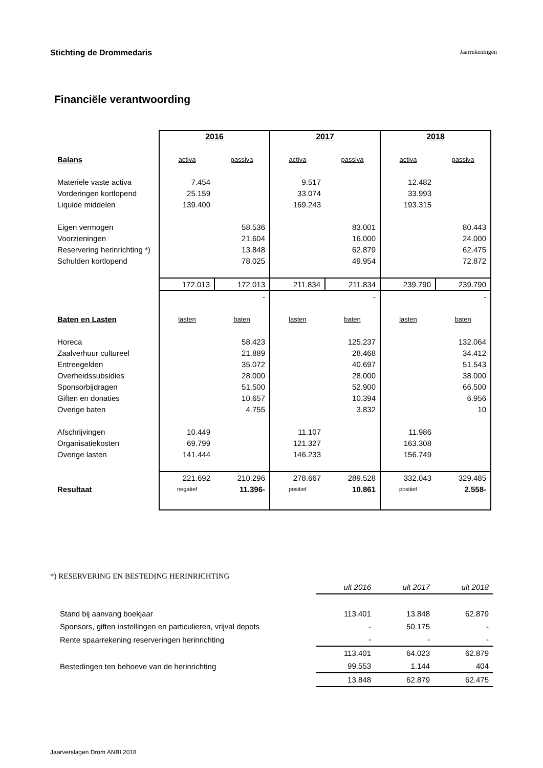Stichting de Drommedaris Jaarrekeningen
Financiële verantwoording
| | 2016 | | 2017 | | 2018 | |
| Balans | activa | passiva | activa | passiva | activa | passiva |
| Materiele vaste activa | 7.454 | | 9.517 | | 12.482 | |
| Vorderingen kortlopend | 25.159 | | 33.074 | | 33.993 | |
| Liquide middelen | 139.400 | | 169.243 | | 193.315 | |
| Eigen vermogen | | 58.536 | | 83.001 | | 80.443 |
| Voorzieningen | | 21.604 | | 16.000 | | 24.000 |
| Reservering herinrichting *) | | 13.848 | | 62.879 | | 62.475 |
| Schulden kortlopend | | 78.025 | | 49.954 | | 72.872 |
| | 172.013 | 172.013 | 211.834 | 211.834 | 239.790 | 239.790 |
| | | - | | - | | - |
| Baten en Lasten | lasten | baten | lasten | baten | lasten | baten |
| Horeca | | 58.423 | | 125.237 | | 132.064 |
| Zaalverhuur cultureel | | 21.889 | | 28.468 | | 34.412 |
| Entreegelden | | 35.072 | | 40.697 | | 51.543 |
| Overheidssubsidies | | 28.000 | | 28.000 | | 38.000 |
| Sponsorbijdragen | | 51.500 | | 52.900 | | 66.500 |
| Giften en donaties | | 10.657 | | 10.394 | | 6.956 |
| Overige baten | | 4.755 | | 3.832 | | 10 |
| Afschrijvingen | 10.449 | | 11.107 | | 11.986 | |
| Organisatiekosten | 69.799 | | 121.327 | | 163.308 | |
| Overige lasten | 141.444 | | 146.233 | | 156.749 | |
| | 221.692 | 210.296 | 278.667 | 289.528 | 332.043 | 329.485 |
| Resultaat | negatief | 11.396- | positief | 10.861 | positief | 2.558- |
*) RESERVERING EN BESTEDING HERINRICHTING
| | ult 2016 | ult 2017 | ult 2018 |
| Stand bij aanvang boekjaar | 113.401 | 13.848 | 62.879 |
| Sponsors, giften instellingen en particulieren, vrijval depots | - | 50.175 | - |
| Rente spaarrekening reserveringen herinrichting | - | - | - |
| | 113.401 | 64.023 | 62.879 |
| Bestedingen ten behoeve van de herinrichting | 99.553 | 1.144 | 404 |
| | 13.848 | 62.879 | 62.475 |
Jaarverslagen Drom ANBI 2018